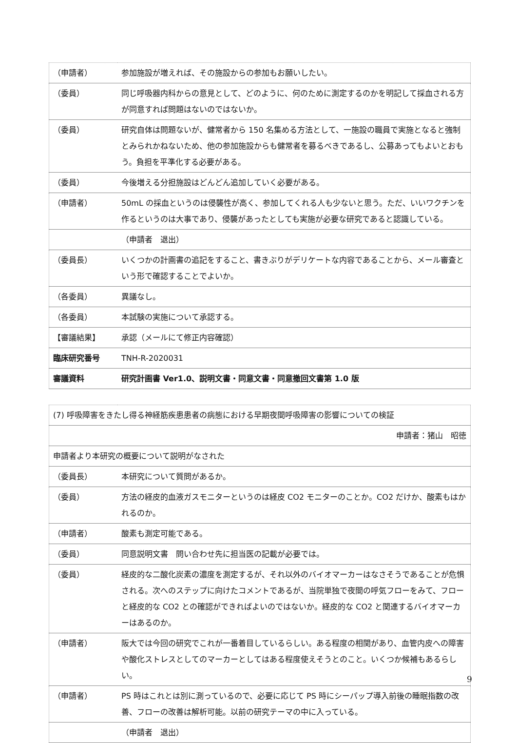| （申請者） | 参加施設が増えれば、その施設からの参加もお願いしたい。 |
| （委員） | 同じ呼吸器内科からの意見として、どのように、何のために測定するのかを明記して採血される方が同意すれば問題はないのではないか。 |
| （委員） | 研究自体は問題ないが、健常者から 150 名集める方法として、一施設の職員で実施となると強制とみられかねないため、他の参加施設からも健常者を募るべきであるし、公募あってもよいとおもう。負担を平準化する必要がある。 |
| （委員） | 今後増える分担施設はどんどん追加していく必要がある。 |
| （申請者） | 50mL の採血というのは侵襲性が高く、参加してくれる人も少ないと思う。ただ、いいワクチンを作るというのは大事であり、侵襲があったとしても実施が必要な研究であると認識している。 |
| | （申請者 退出） |
| （委員長） | いくつかの計画書の追記をすること、書きぶりがデリケートな内容であることから、メール審査という形で確認することでよいか。 |
| （各委員） | 異議なし。 |
| （各委員） | 本試験の実施について承認する。 |
| 【審議結果】 | 承認（メールにて修正内容確認） |
| 臨床研究番号 | TNH-R-2020031 |
| 審議資料 | 研究計画書 Ver1.0、説明文書・同意文書・同意撤回文書第 1.0 版 |
| (7) 呼吸障害をきたし得る神経筋疾患患者の病態における早期夜間呼吸障害の影響についての検証 | |
| 申請者：猪山 昭徳 | |
| 申請者より本研究の概要について説明がなされた | |
| （委員長） | 本研究について質問があるか。 |
| （委員） | 方法の経皮的血液ガスモニターというのは経皮 CO2 モニターのことか。CO2 だけか、酸素もはかれるのか。 |
| （申請者） | 酸素も測定可能である。 |
| （委員） | 同意説明文書 問い合わせ先に担当医の記載が必要では。 |
| （委員） | 経皮的な二酸化炭素の濃度を測定するが、それ以外のバイオマーカーはなさそうであることが危惧される。次へのステップに向けたコメントであるが、当院単独で夜間の呼気フローをみて、フローと経皮的な CO2 との確認ができればよいのではないか。経皮的な CO2 と関連するバイオマーカーはあるのか。 |
| （申請者） | 阪大では今回の研究でこれが一番着目しているらしい。ある程度の相関があり、血管内皮への障害や酸化ストレスとしてのマーカーとしてはある程度使えそうとのこと。いくつか候補もあるらしい。 |
| （申請者） | PS 時はこれとは別に測っているので、必要に応じて PS 時にシーパップ導入前後の睡眠指数の改善、フローの改善は解析可能。以前の研究テーマの中に入っている。 |
| | （申請者 退出） |
9